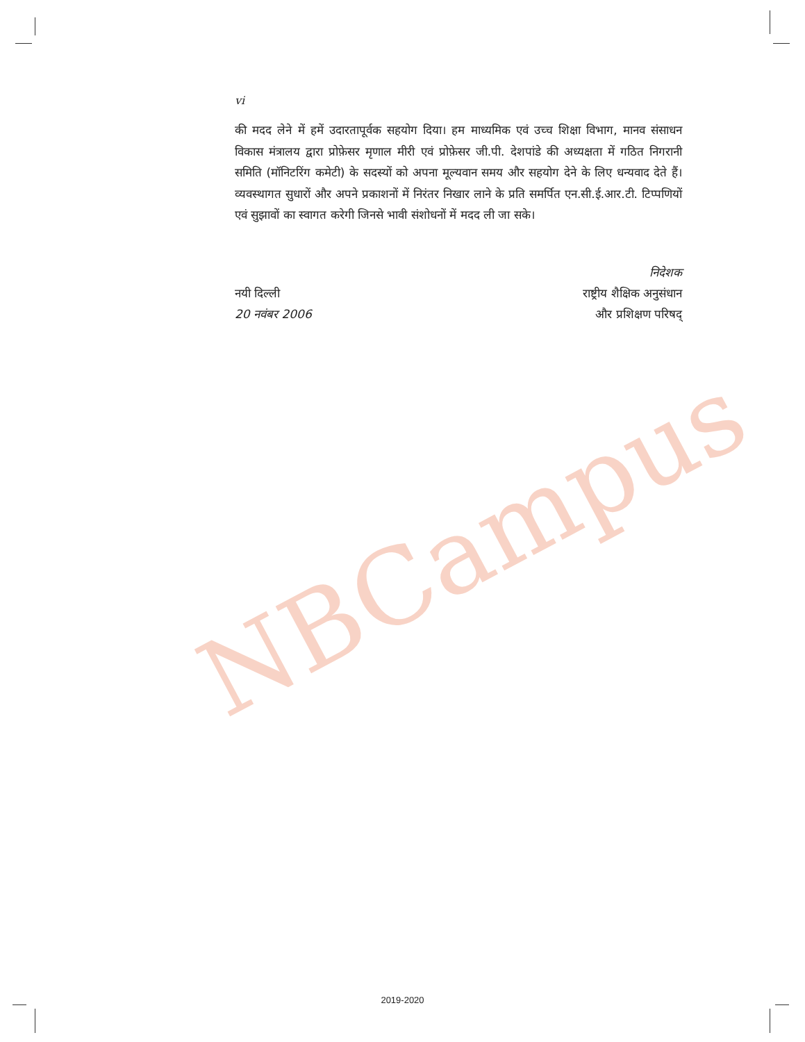NBCampus
vi
की मदद लेने में हमें उदारतापूर्वक सहयोग दिया। हम माध्यमिक एवं उच्च शिक्षा विभाग, मानव संसाधन विकास मंत्रालय द्वारा प्रोफ़ेसर मृणाल मीरी एवं प्रोफ़ेसर जी.पी. देशपांडे की अध्यक्षता में गठित निगरानी समिति (मॉनिटरिंग कमेटी) के सदस्यों को अपना मूल्यवान समय और सहयोग देने के लिए धन्यवाद देते हैं। व्यवस्थागत सुधारों और अपने प्रकाशनों में निरंतर निखार लाने के प्रति समर्पित एन.सी.ई.आर.टी. टिप्पणियों एवं सुझावों का स्वागत करेगी जिनसे भावी संशोधनों में मदद ली जा सके।
नयी दिल्ली
20 नवंबर 2006
निदेशक
राष्ट्रीय शैक्षिक अनुसंधान
और प्रशिक्षण परिषद्
2019-2020